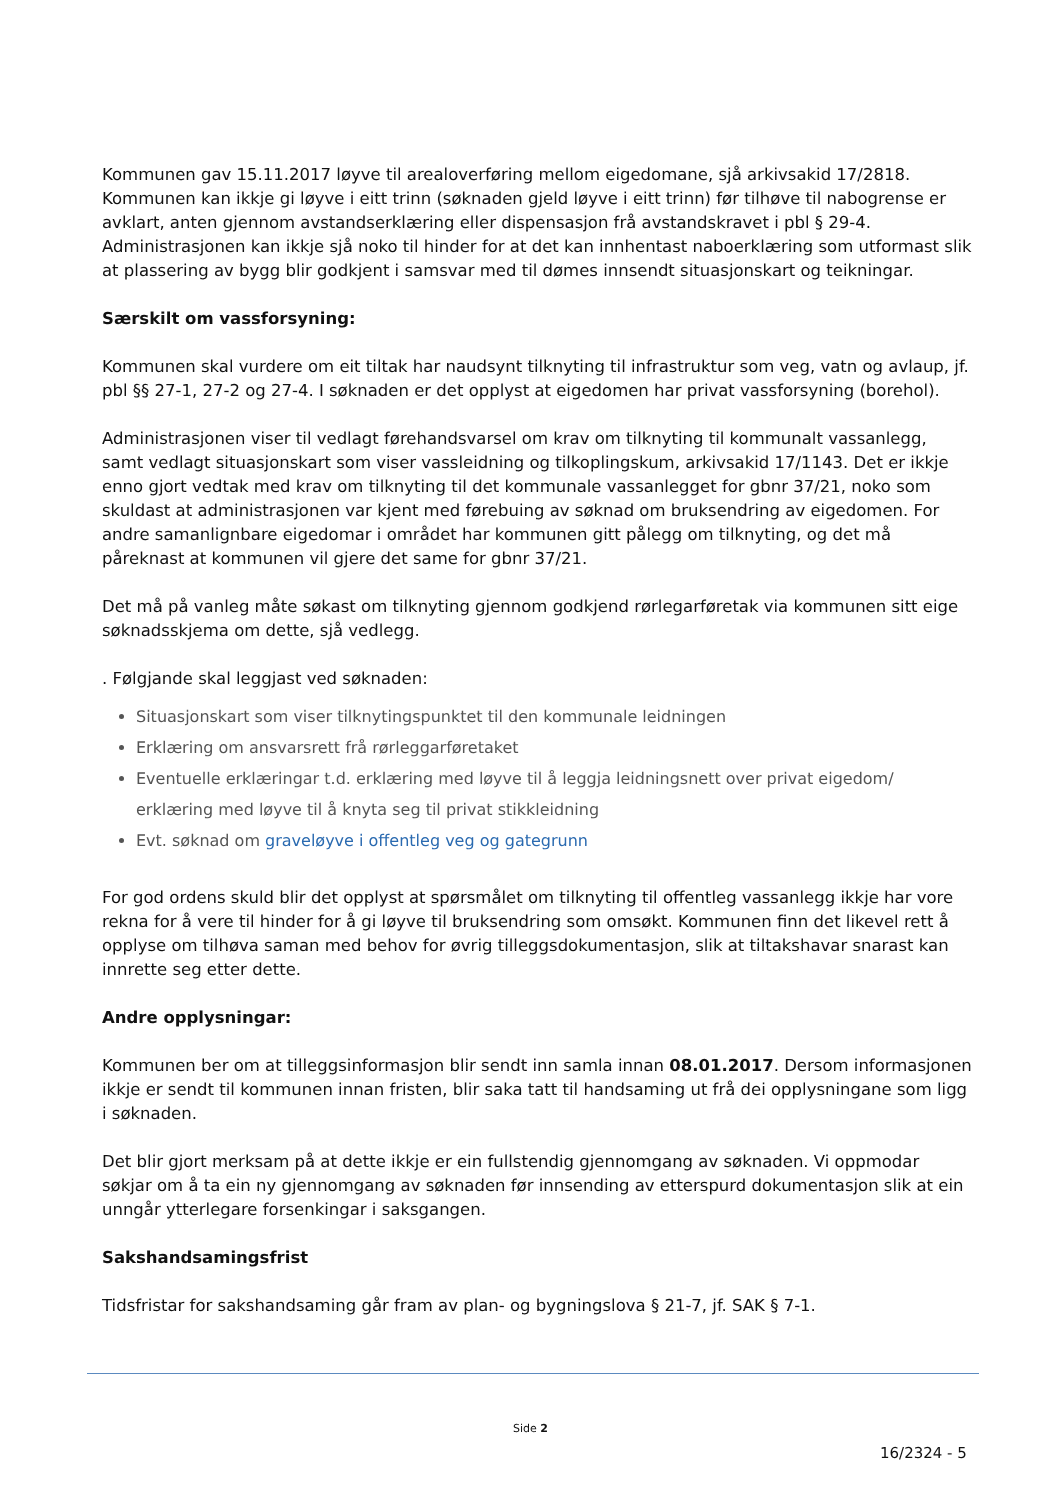Kommunen gav 15.11.2017 løyve til arealoverføring mellom eigedomane, sjå arkivsakid 17/2818. Kommunen kan ikkje gi løyve i eitt trinn (søknaden gjeld løyve i eitt trinn) før tilhøve til nabogrense er avklart, anten gjennom avstandserklæring eller dispensasjon frå avstandskravet i pbl § 29-4. Administrasjonen kan ikkje sjå noko til hinder for at det kan innhentast naboerklæring som utformast slik at plassering av bygg blir godkjent i samsvar med til dømes innsendt situasjonskart og teikningar.
Særskilt om vassforsyning:
Kommunen skal vurdere om eit tiltak har naudsynt tilknyting til infrastruktur som veg, vatn og avlaup, jf. pbl §§ 27-1, 27-2 og 27-4. I søknaden er det opplyst at eigedomen har privat vassforsyning (borehol).
Administrasjonen viser til vedlagt førehandsvarsel om krav om tilknyting til kommunalt vassanlegg, samt vedlagt situasjonskart som viser vassleidning og tilkoplingskum, arkivsakid 17/1143. Det er ikkje enno gjort vedtak med krav om tilknyting til det kommunale vassanlegget for gbnr 37/21, noko som skuldast at administrasjonen var kjent med førebuing av søknad om bruksendring av eigedomen. For andre samanlignbare eigedomar i området har kommunen gitt pålegg om tilknyting, og det må påreknast at kommunen vil gjere det same for gbnr 37/21.
Det må på vanleg måte søkast om tilknyting gjennom godkjend rørlegarføretak via kommunen sitt eige søknadsskjema om dette, sjå vedlegg.
. Følgjande skal leggjast ved søknaden:
Situasjonskart som viser tilknytingspunktet til den kommunale leidningen
Erklæring om ansvarsrett frå rørleggarføretaket
Eventuelle erklæringar t.d. erklæring med løyve til å leggja leidningsnett over privat eigedom/ erklæring med løyve til å knyta seg til privat stikkleidning
Evt. søknad om graveløyve i offentleg veg og gategrunn
For god ordens skuld blir det opplyst at spørsmålet om tilknyting til offentleg vassanlegg ikkje har vore rekna for å vere til hinder for å gi løyve til bruksendring som omsøkt. Kommunen finn det likevel rett å opplyse om tilhøva saman med behov for øvrig tilleggsdokumentasjon, slik at tiltakshavar snarast kan innrette seg etter dette.
Andre opplysningar:
Kommunen ber om at tilleggsinformasjon blir sendt inn samla innan 08.01.2017. Dersom informasjonen ikkje er sendt til kommunen innan fristen, blir saka tatt til handsaming ut frå dei opplysningane som ligg i søknaden.
Det blir gjort merksam på at dette ikkje er ein fullstendig gjennomgang av søknaden. Vi oppmodar søkjar om å ta ein ny gjennomgang av søknaden før innsending av etterspurd dokumentasjon slik at ein unngår ytterlegare forsenkingar i saksgangen.
Sakshandsamingsfrist
Tidsfristar for sakshandsaming går fram av plan- og bygningslova § 21-7, jf. SAK § 7-1.
Side 2
16/2324 - 5